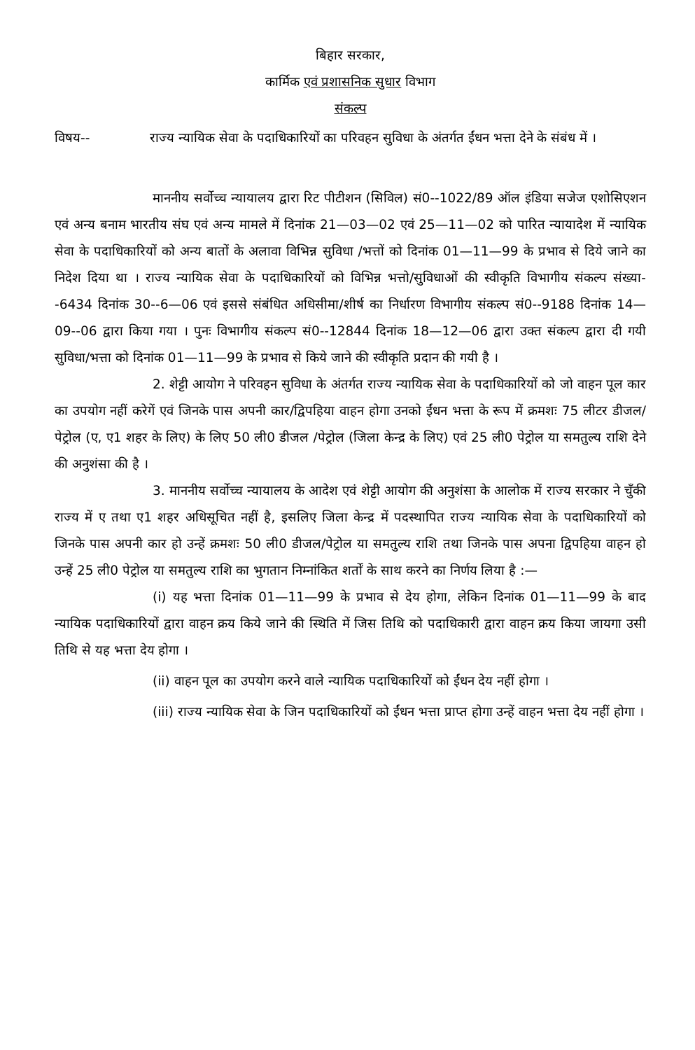बिहार सरकार,
कार्मिक एवं प्रशासनिक सुधार विभाग
संकल्प
विषय-- राज्य न्यायिक सेवा के पदाधिकारियों का परिवहन सुविधा के अंतर्गत ईंधन भत्ता देने के संबंध में ।
माननीय सर्वोच्च न्यायालय द्वारा रिट पीटीशन (सिविल) सं0--1022/89 ऑल इंडिया सजेज एशोसिएशन एवं अन्य बनाम भारतीय संघ एवं अन्य मामले में दिनांक 21—03—02 एवं 25—11—02 को पारित न्यायादेश में न्यायिक सेवा के पदाधिकारियों को अन्य बातों के अलावा विभिन्न सुविधा /भत्तों को दिनांक 01—11—99 के प्रभाव से दिये जाने का निदेश दिया था । राज्य न्यायिक सेवा के पदाधिकारियों को विभिन्न भत्तो/सुविधाओं की स्वीकृति विभागीय संकल्प संख्या--6434 दिनांक 30--6—06 एवं इससे संबंधित अधिसीमा/शीर्ष का निर्धारण विभागीय संकल्प सं0--9188 दिनांक 14—09--06 द्वारा किया गया । पुनः विभागीय संकल्प सं0--12844 दिनांक 18—12—06 द्वारा उक्त संकल्प द्वारा दी गयी सुविधा/भत्ता को दिनांक 01—11—99 के प्रभाव से किये जाने की स्वीकृति प्रदान की गयी है ।
2. शेट्टी आयोग ने परिवहन सुविधा के अंतर्गत राज्य न्यायिक सेवा के पदाधिकारियों को जो वाहन पूल कार का उपयोग नहीं करेगें एवं जिनके पास अपनी कार/द्विपहिया वाहन होगा उनको ईंधन भत्ता के रूप में क्रमशः 75 लीटर डीजल/पेट्रोल (ए, ए1 शहर के लिए) के लिए 50 ली0 डीजल /पेट्रोल (जिला केन्द्र के लिए) एवं 25 ली0 पेट्रोल या समतुल्य राशि देने की अनुशंसा की है ।
3. माननीय सर्वोच्च न्यायालय के आदेश एवं शेट्टी आयोग की अनुशंसा के आलोक में राज्य सरकार ने चुँकी राज्य में ए तथा ए1 शहर अधिसूचित नहीं है, इसलिए जिला केन्द्र में पदस्थापित राज्य न्यायिक सेवा के पदाधिकारियों को जिनके पास अपनी कार हो उन्हें क्रमशः 50 ली0 डीजल/पेट्रोल या समतुल्य राशि तथा जिनके पास अपना द्विपहिया वाहन हो उन्हें 25 ली0 पेट्रोल या समतुल्य राशि का भुगतान निम्नांकित शर्तों के साथ करने का निर्णय लिया है :—
(i) यह भत्ता दिनांक 01—11—99 के प्रभाव से देय होगा, लेकिन दिनांक 01—11—99 के बाद न्यायिक पदाधिकारियों द्वारा वाहन क्रय किये जाने की स्थिति में जिस तिथि को पदाधिकारी द्वारा वाहन क्रय किया जायगा उसी तिथि से यह भत्ता देय होगा ।
(ii) वाहन पूल का उपयोग करने वाले न्यायिक पदाधिकारियों को ईंधन देय नहीं होगा ।
(iii) राज्य न्यायिक सेवा के जिन पदाधिकारियों को ईंधन भत्ता प्राप्त होगा उन्हें वाहन भत्ता देय नहीं होगा ।